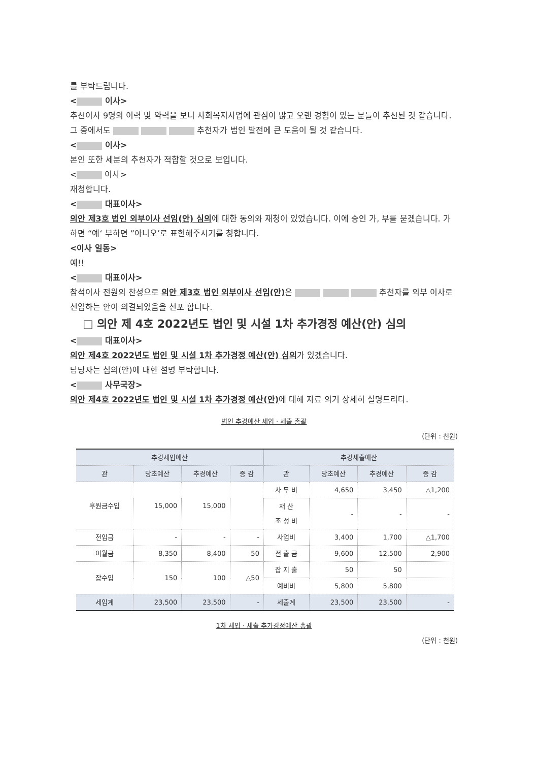를 부탁드립니다.
< 이사>
추천이사 9명의 이력 및 약력을 보니 사회복지사업에 관심이 많고 오랜 경험이 있는 분들이 추천된 것 같습니다. 그 중에서도 추천자가 법인 발전에 큰 도움이 될 것 같습니다.
< 이사>
본인 또한 세분의 추천자가 적합할 것으로 보입니다.
< 이사>
재청합니다.
< 대표이사>
의안 제3호 법인 외부이사 선임(안) 심의에 대한 동의와 재청이 있었습니다. 이에 승인 가, 부를 묻겠습니다. 가하면 “예‘ 부하면 ”아니오’로 표현해주시기를 청합니다.
<이사 일동>
예!!
< 대표이사>
참석이사 전원의 찬성으로 의안 제3호 법인 외부이사 선임(안) 은 추천자를 외부 이사로 선임하는 안이 의결되었음을 선포 합니다.
□ 의안 제 4호 2022년도 법인 및 시설 1차 추가경정 예산(안) 심의
< 대표이사>
의안 제4호 2022년도 법인 및 시설 1차 추가경정 예산(안) 심의가 있겠습니다.
담당자는 심의(안)에 대한 설명 부탁합니다.
< 사무국장>
의안 제4호 2022년도 법인 및 시설 1차 추가경정 예산(안) 에 대해 자료 의거 상세히 설명드리다.
법인 추경예산 세입 · 세출 총괄
(단위 : 천원)
| 추경세입예산 | | | | 추경세출예산 | | | |
| --- | --- | --- | --- | --- | --- | --- | --- |
| 관 | 당초예산 | 추경예산 | 증 감 | 관 | 당초예산 | 추경예산 | 증 감 |
| 후원금수입 | 15,000 | 15,000 | | 사 무 비 | 4,650 | 3,450 | △1,200 |
| | | | | 재 산 조 성 비 | - | - | - |
| 전입금 | - | - | - | 사업비 | 3,400 | 1,700 | △1,700 |
| 이월금 | 8,350 | 8,400 | 50 | 전 출 금 | 9,600 | 12,500 | 2,900 |
| 잡수입 | 150 | 100 | △50 | 잡 지 출 | 50 | 50 | |
| | | | | 예비비 | 5,800 | 5,800 | |
| 세입계 | 23,500 | 23,500 | - | 세출계 | 23,500 | 23,500 | - |
1차 세입 · 세출 추가경정예산 총괄
(단위 : 천원)